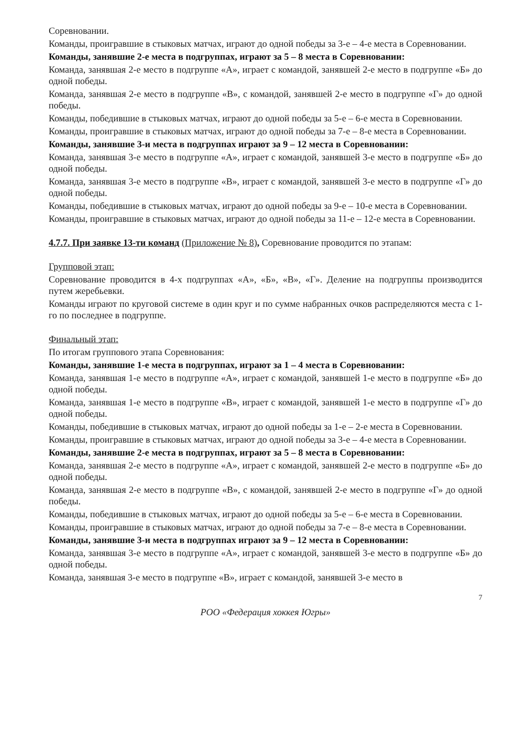Соревновании.
Команды, проигравшие в стыковых матчах, играют до одной победы за 3-е – 4-е места в Соревновании.
Команды, занявшие 2-е места в подгруппах, играют за 5 – 8 места в Соревновании:
Команда, занявшая 2-е место в подгруппе «А», играет с командой, занявшей 2-е место в подгруппе «Б» до одной победы.
Команда, занявшая 2-е место в подгруппе «В», с командой, занявшей 2-е место в подгруппе «Г» до одной победы.
Команды, победившие в стыковых матчах, играют до одной победы за 5-е – 6-е места в Соревновании.
Команды, проигравшие в стыковых матчах, играют до одной победы за 7-е – 8-е места в Соревновании.
Команды, занявшие 3-и места в подгруппах играют за 9 – 12 места в Соревновании:
Команда, занявшая 3-е место в подгруппе «А», играет с командой, занявшей 3-е место в подгруппе «Б» до одной победы.
Команда, занявшая 3-е место в подгруппе «В», играет с командой, занявшей 3-е место в подгруппе «Г» до одной победы.
Команды, победившие в стыковых матчах, играют до одной победы за 9-е – 10-е места в Соревновании.
Команды, проигравшие в стыковых матчах, играют до одной победы за 11-е – 12-е места в Соревновании.
4.7.7. При заявке 13-ти команд (Приложение № 8), Соревнование проводится по этапам:
Групповой этап:
Соревнование проводится в 4-х подгруппах «А», «Б», «В», «Г». Деление на подгруппы производится путем жеребьевки.
Команды играют по круговой системе в один круг и по сумме набранных очков распределяются места с 1-го по последнее в подгруппе.
Финальный этап:
По итогам группового этапа Соревнования:
Команды, занявшие 1-е места в подгруппах, играют за 1 – 4 места в Соревновании:
Команда, занявшая 1-е место в подгруппе «А», играет с командой, занявшей 1-е место в подгруппе «Б» до одной победы.
Команда, занявшая 1-е место в подгруппе «В», играет с командой, занявшей 1-е место в подгруппе «Г» до одной победы.
Команды, победившие в стыковых матчах, играют до одной победы за 1-е – 2-е места в Соревновании.
Команды, проигравшие в стыковых матчах, играют до одной победы за 3-е – 4-е места в Соревновании.
Команды, занявшие 2-е места в подгруппах, играют за 5 – 8 места в Соревновании:
Команда, занявшая 2-е место в подгруппе «А», играет с командой, занявшей 2-е место в подгруппе «Б» до одной победы.
Команда, занявшая 2-е место в подгруппе «В», с командой, занявшей 2-е место в подгруппе «Г» до одной победы.
Команды, победившие в стыковых матчах, играют до одной победы за 5-е – 6-е места в Соревновании.
Команды, проигравшие в стыковых матчах, играют до одной победы за 7-е – 8-е места в Соревновании.
Команды, занявшие 3-и места в подгруппах играют за 9 – 12 места в Соревновании:
Команда, занявшая 3-е место в подгруппе «А», играет с командой, занявшей 3-е место в подгруппе «Б» до одной победы.
Команда, занявшая 3-е место в подгруппе «В», играет с командой, занявшей 3-е место в
7
РОО «Федерация хоккея Югры»